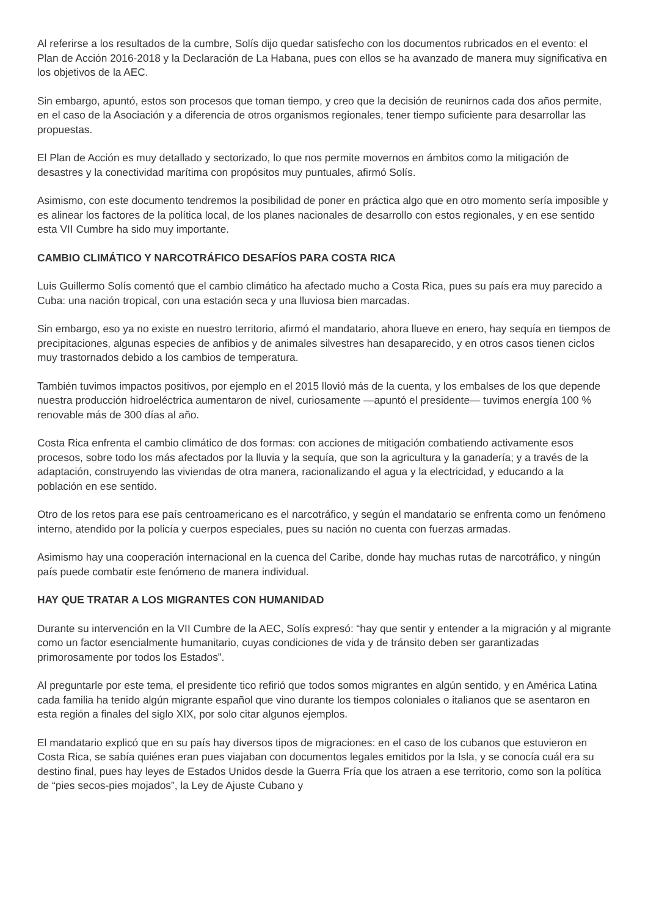Al referirse a los resultados de la cumbre, Solís dijo quedar satisfecho con los documentos rubricados en el evento: el Plan de Acción 2016-2018 y la Declaración de La Habana, pues con ellos se ha avanzado de manera muy significativa en los objetivos de la AEC.
Sin embargo, apuntó, estos son procesos que toman tiempo, y creo que la decisión de reunirnos cada dos años permite, en el caso de la Asociación y a diferencia de otros organismos regionales, tener tiempo suficiente para desarrollar las propuestas.
El Plan de Acción es muy detallado y sectorizado, lo que nos permite movernos en ámbitos como la mitigación de desastres y la conectividad marítima con propósitos muy puntuales, afirmó Solís.
Asimismo, con este documento tendremos la posibilidad de poner en práctica algo que en otro momento sería imposible y es alinear los factores de la política local, de los planes nacionales de desarrollo con estos regionales, y en ese sentido esta VII Cumbre ha sido muy importante.
CAMBIO CLIMÁTICO Y NARCOTRÁFICO DESAFÍOS PARA COSTA RICA
Luis Guillermo Solís comentó que el cambio climático ha afectado mucho a Costa Rica, pues su país era muy parecido a Cuba: una nación tropical, con una estación seca y una lluviosa bien marcadas.
Sin embargo, eso ya no existe en nuestro territorio, afirmó el mandatario, ahora llueve en enero, hay sequía en tiempos de precipitaciones, algunas especies de anfibios y de animales silvestres han desaparecido, y en otros casos tienen ciclos muy trastornados debido a los cambios de temperatura.
También tuvimos impactos positivos, por ejemplo en el 2015 llovió más de la cuenta, y los embalses de los que depende nuestra producción hidroeléctrica aumentaron de nivel, curiosamente —apuntó el presidente— tuvimos energía 100 % renovable más de 300 días al año.
Costa Rica enfrenta el cambio climático de dos formas: con acciones de mitigación combatiendo activamente esos procesos, sobre todo los más afectados por la lluvia y la sequía, que son la agricultura y la ganadería; y a través de la adaptación, construyendo las viviendas de otra manera, racionalizando el agua y la electricidad, y educando a la población en ese sentido.
Otro de los retos para ese país centroamericano es el narcotráfico, y según el mandatario se enfrenta como un fenómeno interno, atendido por la policía y cuerpos especiales, pues su nación no cuenta con fuerzas armadas.
Asimismo hay una cooperación internacional en la cuenca del Caribe, donde hay muchas rutas de narcotráfico, y ningún país puede combatir este fenómeno de manera individual.
HAY QUE TRATAR A LOS MIGRANTES CON HUMANIDAD
Durante su intervención en la VII Cumbre de la AEC, Solís expresó: “hay que sentir y entender a la migración y al migrante como un factor esencialmente humanitario, cuyas condiciones de vida y de tránsito deben ser garantizadas primorosamente por todos los Estados”.
Al preguntarle por este tema, el presidente tico refirió que todos somos migrantes en algún sentido, y en América Latina cada familia ha tenido algún migrante español que vino durante los tiempos coloniales o italianos que se asentaron en esta región a finales del siglo XIX, por solo citar algunos ejemplos.
El mandatario explicó que en su país hay diversos tipos de migraciones: en el caso de los cubanos que estuvieron en Costa Rica, se sabía quiénes eran pues viajaban con documentos legales emitidos por la Isla, y se conocía cuál era su destino final, pues hay leyes de Estados Unidos desde la Guerra Fría que los atraen a ese territorio, como son la política de “pies secos-pies mojados”, la Ley de Ajuste Cubano y